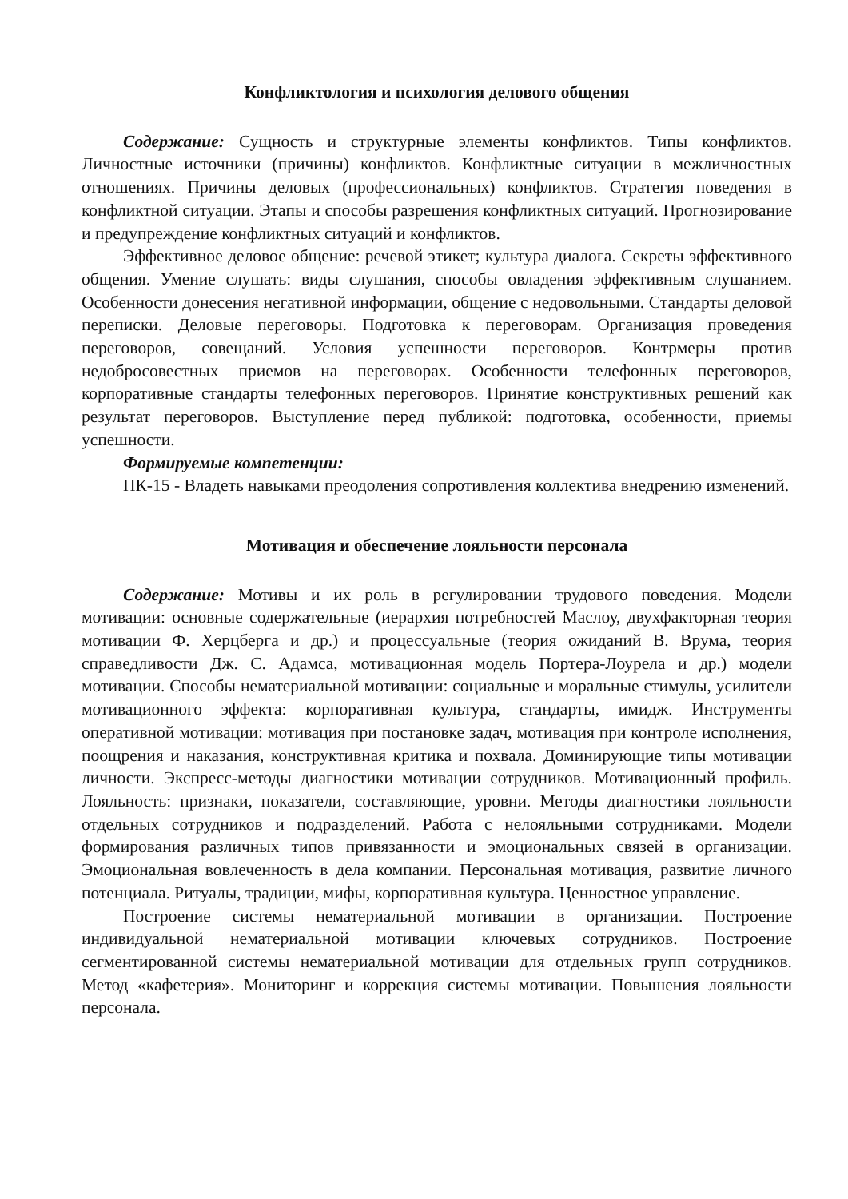Конфликтология и психология делового общения
Содержание: Сущность и структурные элементы конфликтов. Типы конфликтов. Личностные источники (причины) конфликтов. Конфликтные ситуации в межличностных отношениях. Причины деловых (профессиональных) конфликтов. Стратегия поведения в конфликтной ситуации. Этапы и способы разрешения конфликтных ситуаций. Прогнозирование и предупреждение конфликтных ситуаций и конфликтов.
Эффективное деловое общение: речевой этикет; культура диалога. Секреты эффективного общения. Умение слушать: виды слушания, способы овладения эффективным слушанием. Особенности донесения негативной информации, общение с недовольными. Стандарты деловой переписки. Деловые переговоры. Подготовка к переговорам. Организация проведения переговоров, совещаний. Условия успешности переговоров. Контрмеры против недобросовестных приемов на переговорах. Особенности телефонных переговоров, корпоративные стандарты телефонных переговоров. Принятие конструктивных решений как результат переговоров. Выступление перед публикой: подготовка, особенности, приемы успешности.
Формируемые компетенции:
ПК-15 - Владеть навыками преодоления сопротивления коллектива внедрению изменений.
Мотивация и обеспечение лояльности персонала
Содержание: Мотивы и их роль в регулировании трудового поведения. Модели мотивации: основные содержательные (иерархия потребностей Маслоу, двухфакторная теория мотивации Ф. Херцберга и др.) и процессуальные (теория ожиданий В. Врума, теория справедливости Дж. С. Адамса, мотивационная модель Портера-Лоурела и др.) модели мотивации. Способы нематериальной мотивации: социальные и моральные стимулы, усилители мотивационного эффекта: корпоративная культура, стандарты, имидж. Инструменты оперативной мотивации: мотивация при постановке задач, мотивация при контроле исполнения, поощрения и наказания, конструктивная критика и похвала. Доминирующие типы мотивации личности. Экспресс-методы диагностики мотивации сотрудников. Мотивационный профиль. Лояльность: признаки, показатели, составляющие, уровни. Методы диагностики лояльности отдельных сотрудников и подразделений. Работа с нелояльными сотрудниками. Модели формирования различных типов привязанности и эмоциональных связей в организации. Эмоциональная вовлеченность в дела компании. Персональная мотивация, развитие личного потенциала. Ритуалы, традиции, мифы, корпоративная культура. Ценностное управление.
Построение системы нематериальной мотивации в организации. Построение индивидуальной нематериальной мотивации ключевых сотрудников. Построение сегментированной системы нематериальной мотивации для отдельных групп сотрудников. Метод «кафетерия». Мониторинг и коррекция системы мотивации. Повышения лояльности персонала.